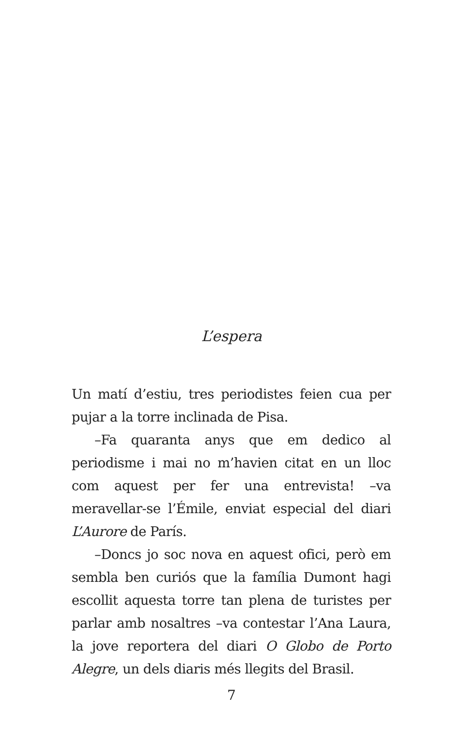L’espera
Un matí d’estiu, tres periodistes feien cua per pujar a la torre inclinada de Pisa.
–Fa quaranta anys que em dedico al periodisme i mai no m’havien citat en un lloc com aquest per fer una entrevista! –va meravellar-se l’Émile, enviat especial del diari L’Aurore de París.
–Doncs jo soc nova en aquest ofici, però em sembla ben curiós que la família Dumont hagi escollit aquesta torre tan plena de turistes per parlar amb nosaltres –va contestar l’Ana Laura, la jove reportera del diari O Globo de Porto Alegre, un dels diaris més llegits del Brasil.
7